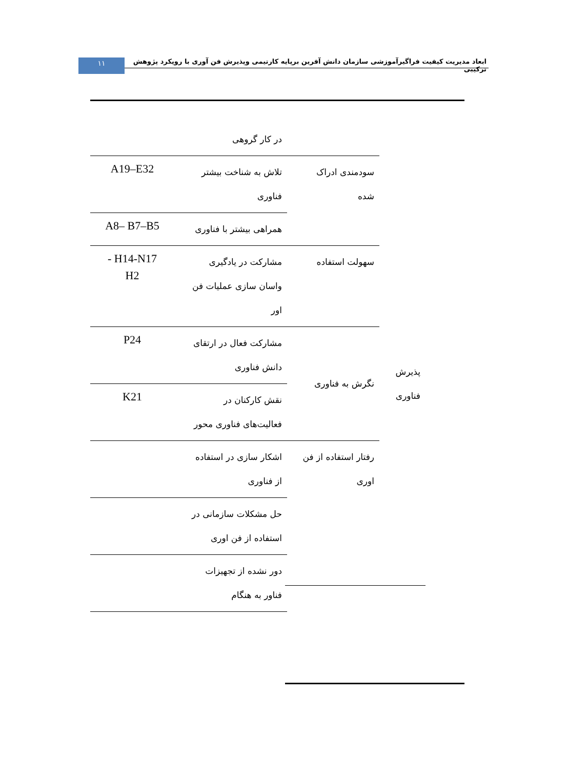۱۱
ابعاد مدیریت کیفیت فراگیرآموزشی سازمان دانش آفرین برپایه کارتیمی وپذیرش فن آوری با رویکرد پژوهش ترکیبی
| | | در کار گروهی | |
| پذیرش فناوری | سودمندی ادراک شده | تلاش به شناخت بیشتر فناوری | A19–E32 |
| | | همراهی بیشتر با فناوری | A8– B7–B5 |
| | سهولت استفاده | مشارکت در یادگیری واسان سازی عملیات فن اور | - H14-N17 H2 |
| | نگرش به فناوری | مشارکت فعال در ارتقای دانش فناوری | P24 |
| | | نقش کارکنان در فعالیت‌های فناوری محور | K21 |
| | رفتار استفاده از فن اوری | اشکار سازی در استفاده از فناوری | |
| | | حل مشکلات سازمانی در استفاده از فن اوری | |
| | | دور نشده از تجهیزات فناور به هنگام | |